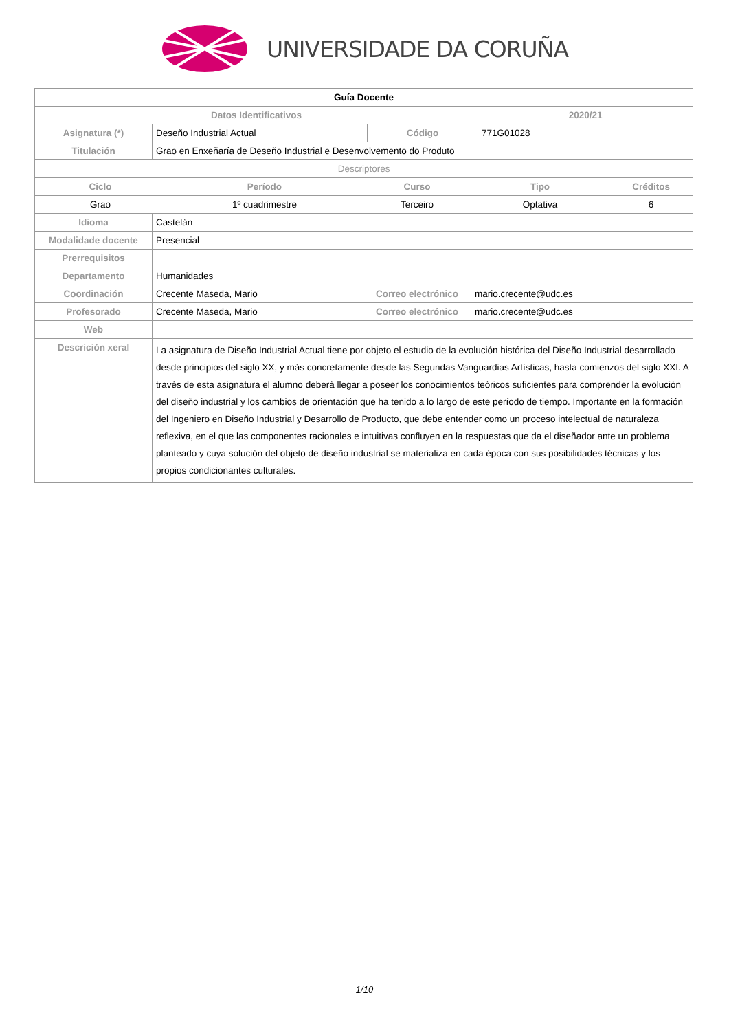UNIVERSIDADE DA CORUÑA
| Guía Docente | | | | | | | |
| Datos Identificativos | | | | | | 2020/21 | |
| Asignatura (*) | Deseño Industrial Actual | | | Código | | 771G01028 | |
| Titulación | Grao en Enxeñaría de Deseño Industrial e Desenvolvemento do Produto | | | | | | |
| Descriptores | | | | | | | |
| Ciclo | | Período | Curso | | Tipo | | Créditos |
| Grao | | 1º cuadrimestre | Terceiro | | Optativa | | 6 |
| Idioma | Castelán | | | | | | |
| Modalidade docente | Presencial | | | | | | |
| Prerrequisitos | | | | | | | |
| Departamento | Humanidades | | | | | | |
| Coordinación | Crecente Maseda, Mario | | Correo electrónico | | mario.crecente@udc.es | | |
| Profesorado | Crecente Maseda, Mario | | Correo electrónico | | mario.crecente@udc.es | | |
| Web | | | | | | | |
| Descrición xeral | La asignatura de Diseño Industrial Actual tiene por objeto el estudio de la evolución histórica del Diseño Industrial desarrollado desde principios del siglo XX, y más concretamente desde las Segundas Vanguardias Artísticas, hasta comienzos del siglo XXI. A través de esta asignatura el alumno deberá llegar a poseer los conocimientos teóricos suficientes para comprender la evolución del diseño industrial y los cambios de orientación que ha tenido a lo largo de este período de tiempo. Importante en la formación del Ingeniero en Diseño Industrial y Desarrollo de Producto, que debe entender como un proceso intelectual de naturaleza reflexiva, en el que las componentes racionales e intuitivas confluyen en la respuestas que da el diseñador ante un problema planteado y cuya solución del objeto de diseño industrial se materializa en cada época con sus posibilidades técnicas y los propios condicionantes culturales. | | | | | | |
1/10